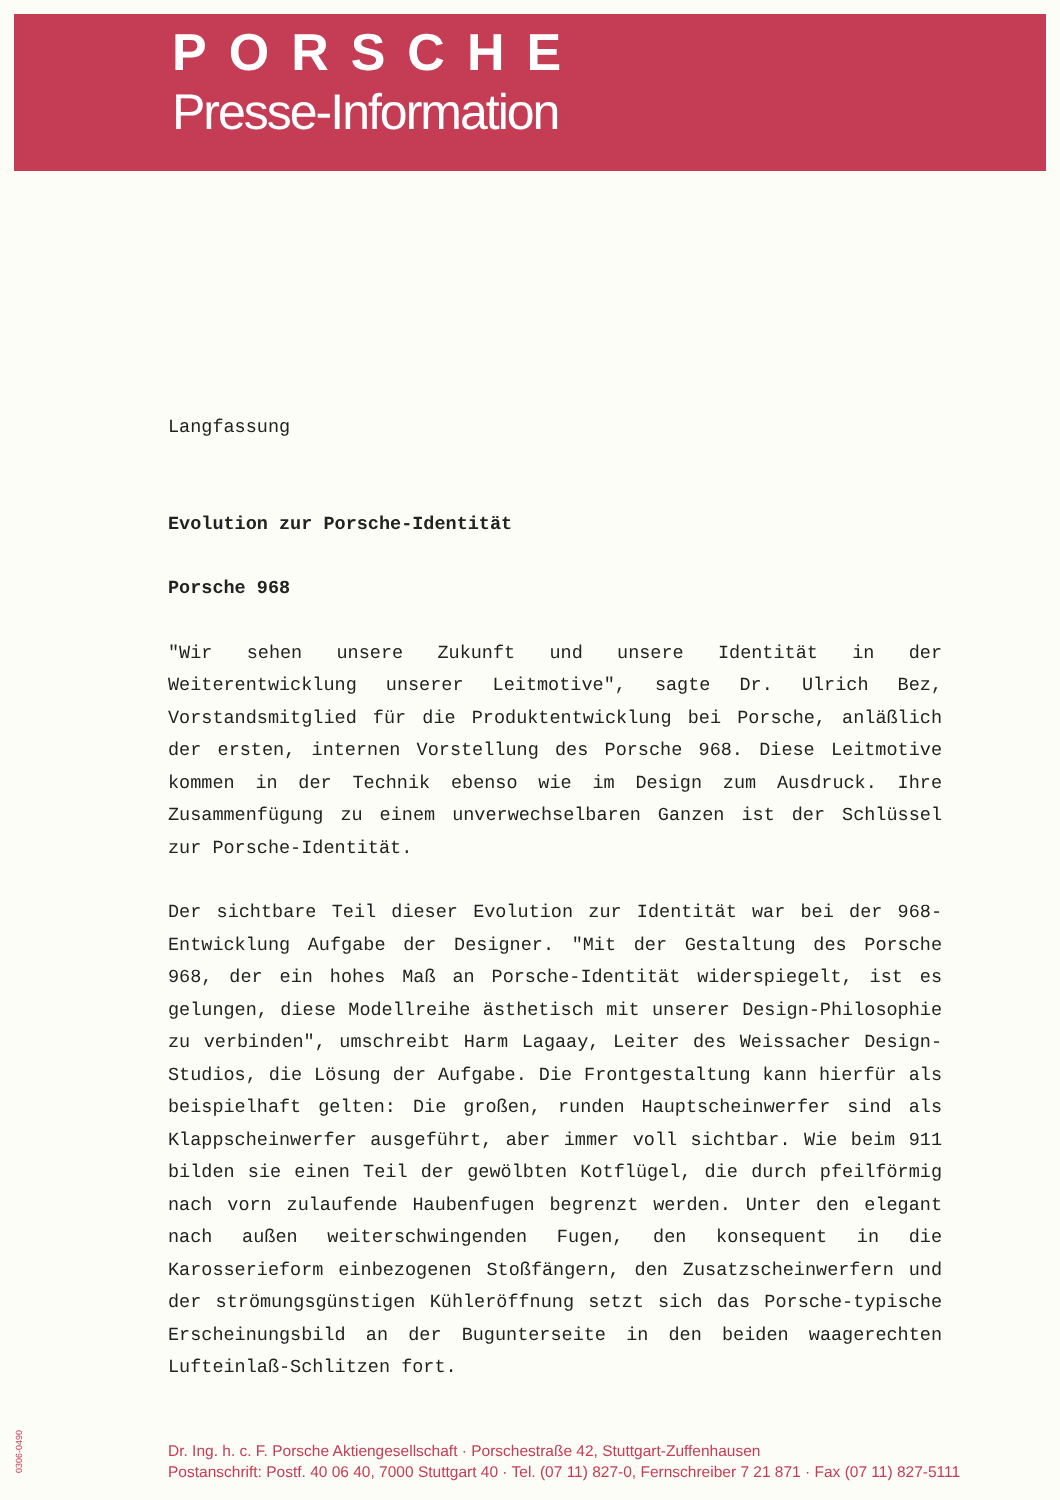PORSCHE
Presse-Information
Langfassung
Evolution zur Porsche-Identität
Porsche 968
"Wir sehen unsere Zukunft und unsere Identität in der Weiterentwicklung unserer Leitmotive", sagte Dr. Ulrich Bez, Vorstandsmitglied für die Produktentwicklung bei Porsche, anläßlich der ersten, internen Vorstellung des Porsche 968. Diese Leitmotive kommen in der Technik ebenso wie im Design zum Ausdruck. Ihre Zusammenfügung zu einem unverwechselbaren Ganzen ist der Schlüssel zur Porsche-Identität.
Der sichtbare Teil dieser Evolution zur Identität war bei der 968-Entwicklung Aufgabe der Designer. "Mit der Gestaltung des Porsche 968, der ein hohes Maß an Porsche-Identität widerspiegelt, ist es gelungen, diese Modellreihe ästhetisch mit unserer Design-Philosophie zu verbinden", umschreibt Harm Lagaay, Leiter des Weissacher Design-Studios, die Lösung der Aufgabe. Die Frontgestaltung kann hierfür als beispielhaft gelten: Die großen, runden Hauptscheinwerfer sind als Klappscheinwerfer ausgeführt, aber immer voll sichtbar. Wie beim 911 bilden sie einen Teil der gewölbten Kotflügel, die durch pfeilförmig nach vorn zulaufende Haubenfugen begrenzt werden. Unter den elegant nach außen weiterschwingenden Fugen, den konsequent in die Karosserieform einbezogenen Stoßfängern, den Zusatzscheinwerfern und der strömungsgünstigen Kühleröffnung setzt sich das Porsche-typische Erscheinungsbild an der Bugunterseite in den beiden waagerechten Lufteinlaß-Schlitzen fort.
0306-0490
Dr. Ing. h. c. F. Porsche Aktiengesellschaft · Porschestraße 42, Stuttgart-Zuffenhausen
Postanschrift: Postf. 40 06 40, 7000 Stuttgart 40 · Tel. (07 11) 827-0, Fernschreiber 7 21 871 · Fax (07 11) 827-5111